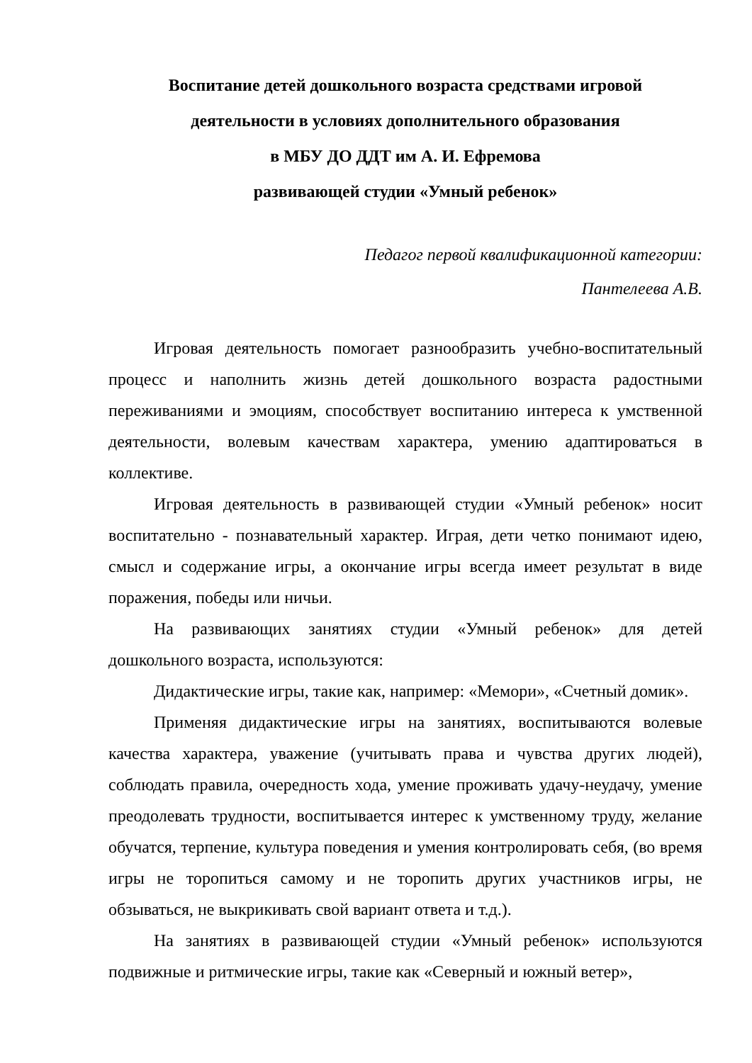Воспитание детей дошкольного возраста средствами игровой
деятельности в условиях дополнительного образования
в МБУ ДО ДДТ им А. И. Ефремова
развивающей студии «Умный ребенок»
Педагог первой квалификационной категории:
Пантелеева А.В.
Игровая деятельность помогает разнообразить учебно-воспитательный процесс и наполнить жизнь детей дошкольного возраста радостными переживаниями и эмоциям, способствует воспитанию интереса к умственной деятельности, волевым качествам характера, умению адаптироваться в коллективе.
Игровая деятельность в развивающей студии «Умный ребенок» носит воспитательно - познавательный характер. Играя, дети четко понимают идею, смысл и содержание игры, а окончание игры всегда имеет результат в виде поражения, победы или ничьи.
На развивающих занятиях студии «Умный ребенок» для детей дошкольного возраста, используются:
Дидактические игры, такие как, например: «Мемори», «Счетный домик».
Применяя дидактические игры на занятиях, воспитываются волевые качества характера, уважение (учитывать права и чувства других людей), соблюдать правила, очередность хода, умение проживать удачу-неудачу, умение преодолевать трудности, воспитывается интерес к умственному труду, желание обучатся, терпение, культура поведения и умения контролировать себя, (во время игры не торопиться самому и не торопить других участников игры, не обзываться, не выкрикивать свой вариант ответа и т.д.).
На занятиях в развивающей студии «Умный ребенок» используются подвижные и ритмические игры, такие как «Северный и южный ветер»,